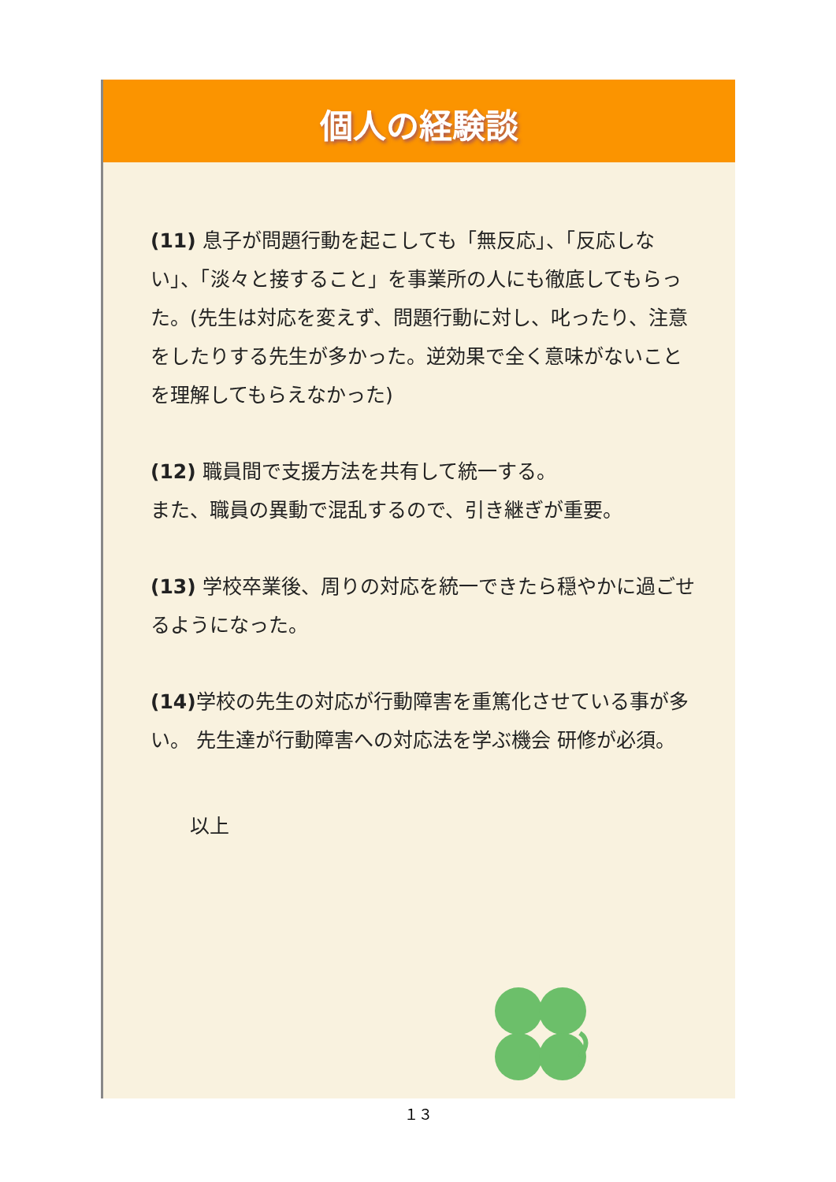個人の経験談
(11) 息子が問題行動を起こしても「無反応」、「反応しない」、「淡々と接すること」を事業所の人にも徹底してもらった。(先生は対応を変えず、問題行動に対し、叱ったり、注意をしたりする先生が多かった。逆効果で全く意味がないことを理解してもらえなかった)
(12) 職員間で支援方法を共有して統一する。
また、職員の異動で混乱するので、引き継ぎが重要。
(13) 学校卒業後、周りの対応を統一できたら穏やかに過ごせるようになった。
(14) 学校の先生の対応が行動障害を重篤化させている事が多い。 先生達が行動障害への対応法を学ぶ機会 研修が必須。
以上
１３